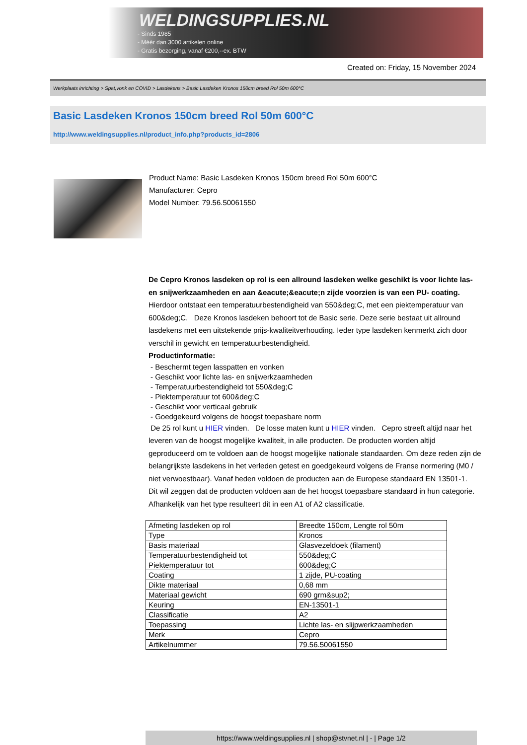WELDINGSUPPLIES.NL
- Sinds 1985
- Méér dan 3000 artikelen online
- Gratis bezorging, vanaf €200,--ex. BTW
Created on: Friday, 15 November 2024
Werkplaats inrichting > Spat,vonk en COVID > Lasdekens > Basic Lasdeken Kronos 150cm breed Rol 50m 600°C
Basic Lasdeken Kronos 150cm breed Rol 50m 600°C
http://www.weldingsupplies.nl/product_info.php?products_id=2806
Product Name: Basic Lasdeken Kronos 150cm breed Rol 50m 600°C
Manufacturer: Cepro
Model Number: 79.56.50061550
De Cepro Kronos lasdeken op rol is een allround lasdeken welke geschikt is voor lichte las- en snijwerkzaamheden en aan &eacute;&eacute;n zijde voorzien is van een PU- coating. Hierdoor ontstaat een temperatuurbestendigheid van 550&deg;C, met een piektemperatuur van 600&deg;C. Deze Kronos lasdeken behoort tot de Basic serie. Deze serie bestaat uit allround lasdekens met een uitstekende prijs-kwaliteitverhouding. Ieder type lasdeken kenmerkt zich door verschil in gewicht en temperatuurbestendigheid.
Productinformatie:
- Beschermt tegen lasspatten en vonken
- Geschikt voor lichte las- en snijwerkzaamheden
- Temperatuurbestendigheid tot 550&deg;C
- Piektemperatuur tot 600&deg;C
- Geschikt voor verticaal gebruik
- Goedgekeurd volgens de hoogst toepasbare norm
De 25 rol kunt u HIER vinden. De losse maten kunt u HIER vinden. Cepro streeft altijd naar het leveren van de hoogst mogelijke kwaliteit, in alle producten. De producten worden altijd geproduceerd om te voldoen aan de hoogst mogelijke nationale standaarden. Om deze reden zijn de belangrijkste lasdekens in het verleden getest en goedgekeurd volgens de Franse normering (M0 / niet verwoestbaar). Vanaf heden voldoen de producten aan de Europese standaard EN 13501-1. Dit wil zeggen dat de producten voldoen aan de het hoogst toepasbare standaard in hun categorie. Afhankelijk van het type resulteert dit in een A1 of A2 classificatie.
| Afmeting lasdeken op rol | Breedte 150cm, Lengte rol 50m |
| Type | Kronos |
| Basis materiaal | Glasvezeldoek (filament) |
| Temperatuurbestendigheid tot | 550&deg;C |
| Piektemperatuur tot | 600&deg;C |
| Coating | 1 zijde, PU-coating |
| Dikte materiaal | 0,68 mm |
| Materiaal gewicht | 690 grm&sup2; |
| Keuring | EN-13501-1 |
| Classificatie | A2 |
| Toepassing | Lichte las- en slijpwerkzaamheden |
| Merk | Cepro |
| Artikelnummer | 79.56.50061550 |
https://www.weldingsupplies.nl | shop@stvnet.nl | - | Page 1/2